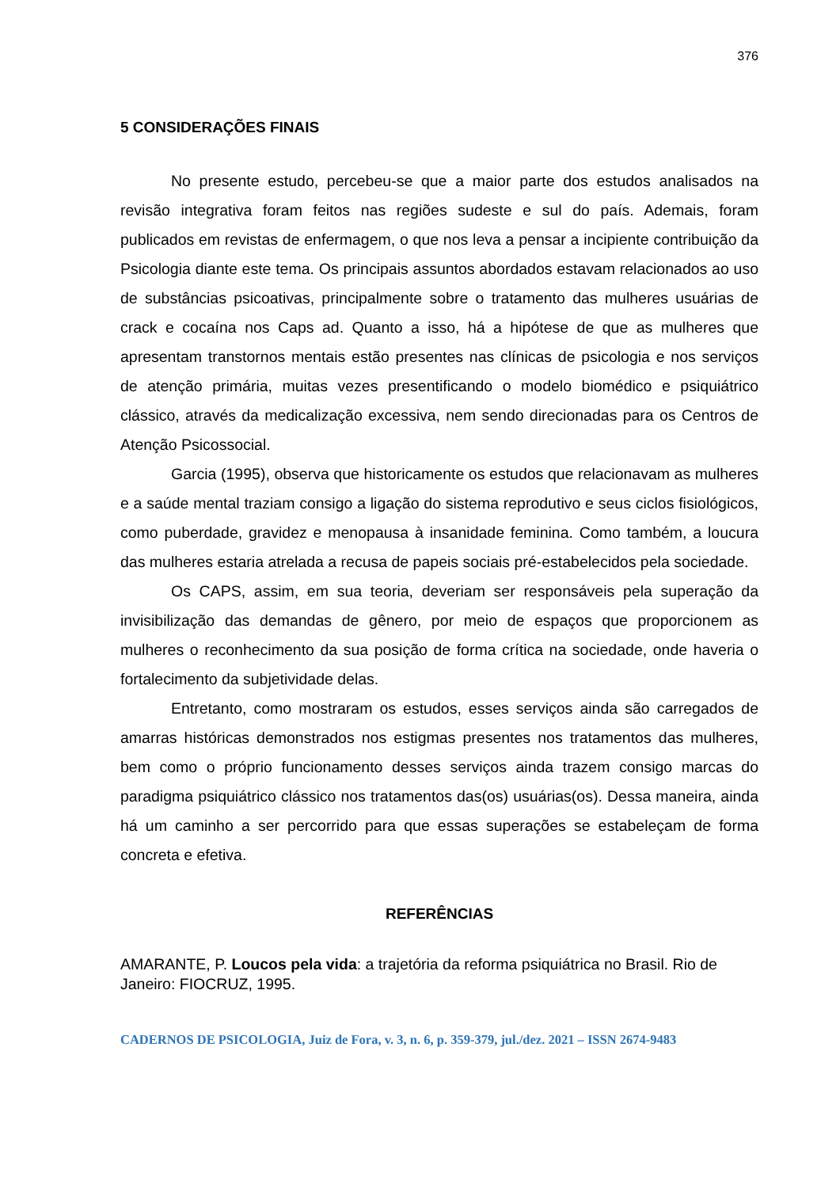376
5 CONSIDERAÇÕES FINAIS
No presente estudo, percebeu-se que a maior parte dos estudos analisados na revisão integrativa foram feitos nas regiões sudeste e sul do país. Ademais, foram publicados em revistas de enfermagem, o que nos leva a pensar a incipiente contribuição da Psicologia diante este tema. Os principais assuntos abordados estavam relacionados ao uso de substâncias psicoativas, principalmente sobre o tratamento das mulheres usuárias de crack e cocaína nos Caps ad. Quanto a isso, há a hipótese de que as mulheres que apresentam transtornos mentais estão presentes nas clínicas de psicologia e nos serviços de atenção primária, muitas vezes presentificando o modelo biomédico e psiquiátrico clássico, através da medicalização excessiva, nem sendo direcionadas para os Centros de Atenção Psicossocial.
Garcia (1995), observa que historicamente os estudos que relacionavam as mulheres e a saúde mental traziam consigo a ligação do sistema reprodutivo e seus ciclos fisiológicos, como puberdade, gravidez e menopausa à insanidade feminina. Como também, a loucura das mulheres estaria atrelada a recusa de papeis sociais pré-estabelecidos pela sociedade.
Os CAPS, assim, em sua teoria, deveriam ser responsáveis pela superação da invisibilização das demandas de gênero, por meio de espaços que proporcionem as mulheres o reconhecimento da sua posição de forma crítica na sociedade, onde haveria o fortalecimento da subjetividade delas.
Entretanto, como mostraram os estudos, esses serviços ainda são carregados de amarras históricas demonstrados nos estigmas presentes nos tratamentos das mulheres, bem como o próprio funcionamento desses serviços ainda trazem consigo marcas do paradigma psiquiátrico clássico nos tratamentos das(os) usuárias(os). Dessa maneira, ainda há um caminho a ser percorrido para que essas superações se estabeleçam de forma concreta e efetiva.
REFERÊNCIAS
AMARANTE, P. Loucos pela vida: a trajetória da reforma psiquiátrica no Brasil. Rio de Janeiro: FIOCRUZ, 1995.
CADERNOS DE PSICOLOGIA, Juiz de Fora, v. 3, n. 6, p. 359-379, jul./dez. 2021 – ISSN 2674-9483